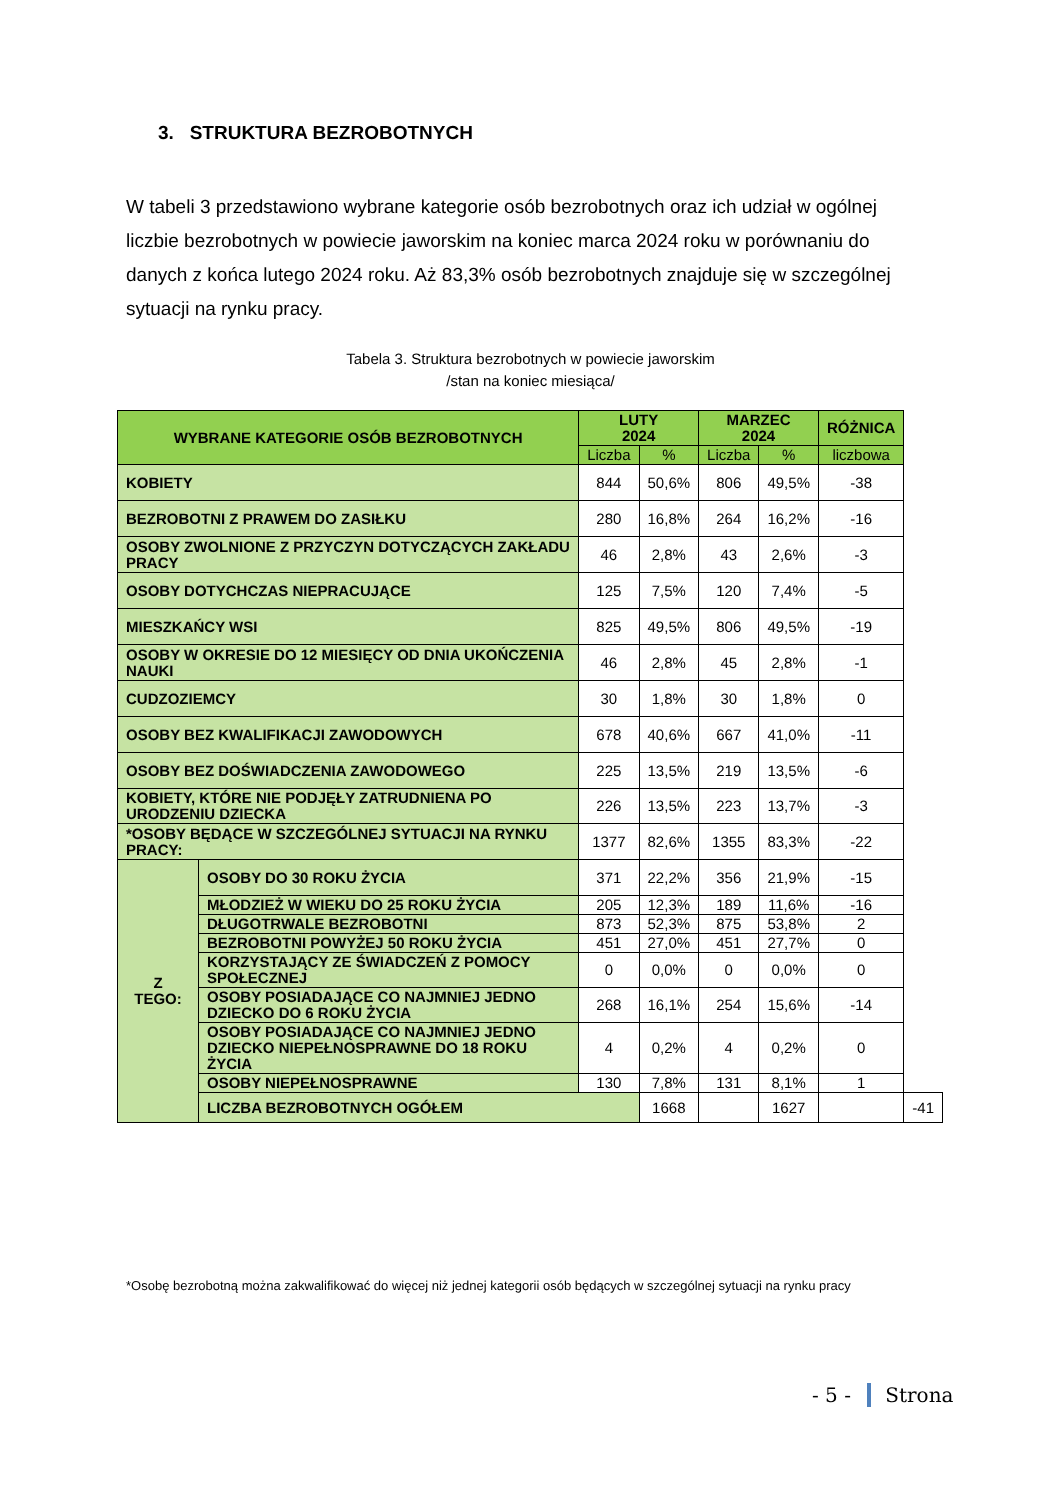3. STRUKTURA BEZROBOTNYCH
W tabeli 3 przedstawiono wybrane kategorie osób bezrobotnych oraz ich udział w ogólnej liczbie bezrobotnych w powiecie jaworskim na koniec marca 2024 roku w porównaniu do danych z końca lutego 2024 roku. Aż 83,3% osób bezrobotnych znajduje się w szczególnej sytuacji na rynku pracy.
Tabela 3. Struktura bezrobotnych w powiecie jaworskim
/stan na koniec miesiąca/
| WYBRANE KATEGORIE OSÓB BEZROBOTNYCH | | LUTY 2024 | | MARZEC 2024 | | RÓŻNICA | |
| --- | --- | --- | --- | --- | --- | --- | --- |
| | | Liczba | % | Liczba | % | liczbowa | |
| KOBIETY | | 844 | 50,6% | 806 | 49,5% | -38 | |
| BEZROBOTNI Z PRAWEM DO ZASIŁKU | | 280 | 16,8% | 264 | 16,2% | -16 | |
| OSOBY ZWOLNIONE Z PRZYCZYN DOTYCZĄCYCH ZAKŁADU PRACY | | 46 | 2,8% | 43 | 2,6% | -3 | |
| OSOBY DOTYCHCZAS NIEPRACUJĄCE | | 125 | 7,5% | 120 | 7,4% | -5 | |
| MIESZKAŃCY WSI | | 825 | 49,5% | 806 | 49,5% | -19 | |
| OSOBY W OKRESIE DO 12 MIESIĘCY OD DNIA UKOŃCZENIA NAUKI | | 46 | 2,8% | 45 | 2,8% | -1 | |
| CUDZOZIEMCY | | 30 | 1,8% | 30 | 1,8% | 0 | |
| OSOBY BEZ KWALIFIKACJI ZAWODOWYCH | | 678 | 40,6% | 667 | 41,0% | -11 | |
| OSOBY BEZ DOŚWIADCZENIA ZAWODOWEGO | | 225 | 13,5% | 219 | 13,5% | -6 | |
| KOBIETY, KTÓRE NIE PODJĘŁY ZATRUDNIENA PO URODZENIU DZIECKA | | 226 | 13,5% | 223 | 13,7% | -3 | |
| *OSOBY BĘDĄCE W SZCZEGÓLNEJ SYTUACJI NA RYNKU PRACY: | | 1377 | 82,6% | 1355 | 83,3% | -22 | |
| Z TEGO: | OSOBY DO 30 ROKU ŻYCIA | 371 | 22,2% | 356 | 21,9% | -15 | |
| | MŁODZIEŻ W WIEKU DO 25 ROKU ŻYCIA | 205 | 12,3% | 189 | 11,6% | -16 | |
| | DŁUGOTRWALE BEZROBOTNI | 873 | 52,3% | 875 | 53,8% | 2 | |
| | BEZROBOTNI POWYŻEJ 50 ROKU ŻYCIA | 451 | 27,0% | 451 | 27,7% | 0 | |
| | KORZYSTAJĄCY ZE ŚWIADCZEŃ Z POMOCY SPOŁECZNEJ | 0 | 0,0% | 0 | 0,0% | 0 | |
| | OSOBY POSIADAJĄCE CO NAJMNIEJ JEDNO DZIECKO DO 6 ROKU ŻYCIA | 268 | 16,1% | 254 | 15,6% | -14 | |
| | OSOBY POSIADAJĄCE CO NAJMNIEJ JEDNO DZIECKO NIEPEŁNOSPRAWNE DO 18 ROKU ŻYCIA | 4 | 0,2% | 4 | 0,2% | 0 | |
| | OSOBY NIEPEŁNOSPRAWNE | 130 | 7,8% | 131 | 8,1% | 1 | |
| | LICZBA BEZROBOTNYCH OGÓŁEM | | 1668 | | 1627 | | -41 |
*Osobę bezrobotną można zakwalifikować do więcej niż jednej kategorii osób będących w szczególnej sytuacji na rynku pracy
- 5 - Strona